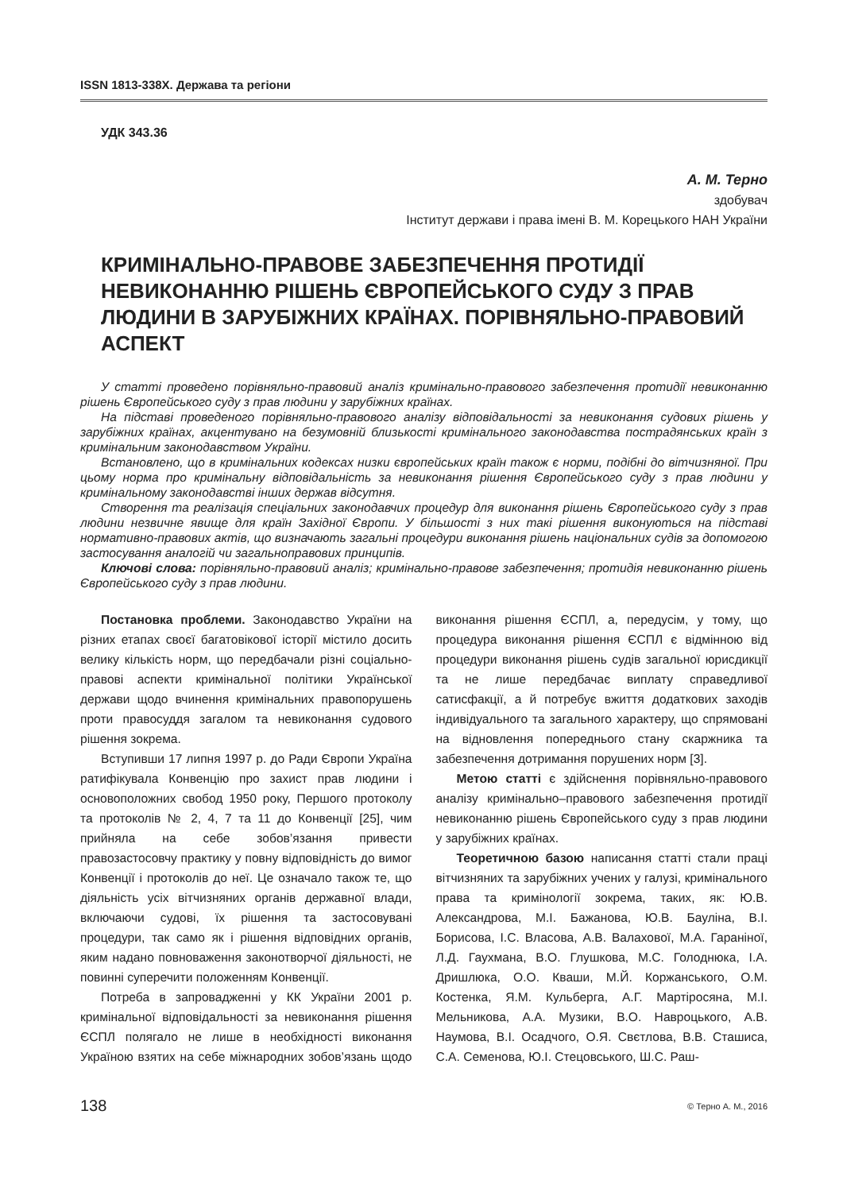ISSN 1813-338X. Держава та регіони
УДК 343.36
А. М. Терно
здобувач
Інститут держави і права імені В. М. Корецького НАН України
КРИМІНАЛЬНО-ПРАВОВЕ ЗАБЕЗПЕЧЕННЯ ПРОТИДІЇ НЕВИКОНАННЮ РІШЕНЬ ЄВРОПЕЙСЬКОГО СУДУ З ПРАВ ЛЮДИНИ В ЗАРУБІЖНИХ КРАЇНАХ. ПОРІВНЯЛЬНО-ПРАВОВИЙ АСПЕКТ
У статті проведено порівняльно-правовий аналіз кримінально-правового забезпечення протидії невиконанню рішень Європейського суду з прав людини у зарубіжних країнах.
На підставі проведеного порівняльно-правового аналізу відповідальності за невиконання судових рішень у зарубіжних країнах, акцентувано на безумовній близькості кримінального законодавства пострадянських країн з кримінальним законодавством України.
Встановлено, що в кримінальних кодексах низки європейських країн також є норми, подібні до вітчизняної. При цьому норма про кримінальну відповідальність за невиконання рішення Європейського суду з прав людини у кримінальному законодавстві інших держав відсутня.
Створення та реалізація спеціальних законодавчих процедур для виконання рішень Європейського суду з прав людини незвичне явище для країн Західної Європи. У більшості з них такі рішення виконуються на підставі нормативно-правових актів, що визначають загальні процедури виконання рішень національних судів за допомогою застосування аналогій чи загальноправових принципів.
Ключові слова: порівняльно-правовий аналіз; кримінально-правове забезпечення; протидія невиконанню рішень Європейського суду з прав людини.
Постановка проблеми. Законодавство України на різних етапах своєї багатовікової історії містило досить велику кількість норм, що передбачали різні соціально-правові аспекти кримінальної політики Української держави щодо вчинення кримінальних правопорушень проти правосуддя загалом та невиконання судового рішення зокрема.
Вступивши 17 липня 1997 р. до Ради Європи Україна ратифікувала Конвенцію про захист прав людини і основоположних свобод 1950 року, Першого протоколу та протоколів № 2, 4, 7 та 11 до Конвенції [25], чим прийняла на себе зобов’язання привести правозастосовчу практику у повну відповідність до вимог Конвенції і протоколів до неї. Це означало також те, що діяльність усіх вітчизняних органів державної влади, включаючи судові, їх рішення та застосовувані процедури, так само як і рішення відповідних органів, яким надано повноваження законотворчої діяльності, не повинні суперечити положенням Конвенції.
Потреба в запровадженні у КК України 2001 р. кримінальної відповідальності за невиконання рішення ЄСПЛ полягало не лише в необхідності виконання Україною взятих на себе міжнародних зобов’язань щодо виконання рішення ЄСПЛ, а, передусім, у тому, що процедура виконання рішення ЄСПЛ є відмінною від процедури виконання рішень судів загальної юрисдикції та не лише передбачає виплату справедливої сатисфакції, а й потребує вжиття додаткових заходів індивідуального та загального характеру, що спрямовані на відновлення попереднього стану скаржника та забезпечення дотримання порушених норм [3].
Метою статті є здійснення порівняльно-правового аналізу кримінально–правового забезпечення протидії невиконанню рішень Європейського суду з прав людини у зарубіжних країнах.
Теоретичною базою написання статті стали праці вітчизняних та зарубіжних учених у галузі, кримінального права та кримінології зокрема, таких, як: Ю.В. Александрова, М.І. Бажанова, Ю.В. Бауліна, В.І. Борисова, І.С. Власова, А.В. Валахової, М.А. Гаранiної, Л.Д. Гаухмана, В.О. Глушкова, М.С. Голоднюка, І.А. Дришлюка, О.О. Кваши, М.Й. Коржанського, О.М. Костенка, Я.М. Кульберга, А.Г. Мартіросяна, М.І. Мельникова, А.А. Музики, В.О. Навроцького, А.В. Наумова, В.І. Осадчого, О.Я. Свєтлова, В.В. Сташиса, С.А. Семенова, Ю.І. Стецовського, Ш.С. Раш-
138 © Терно А. М., 2016